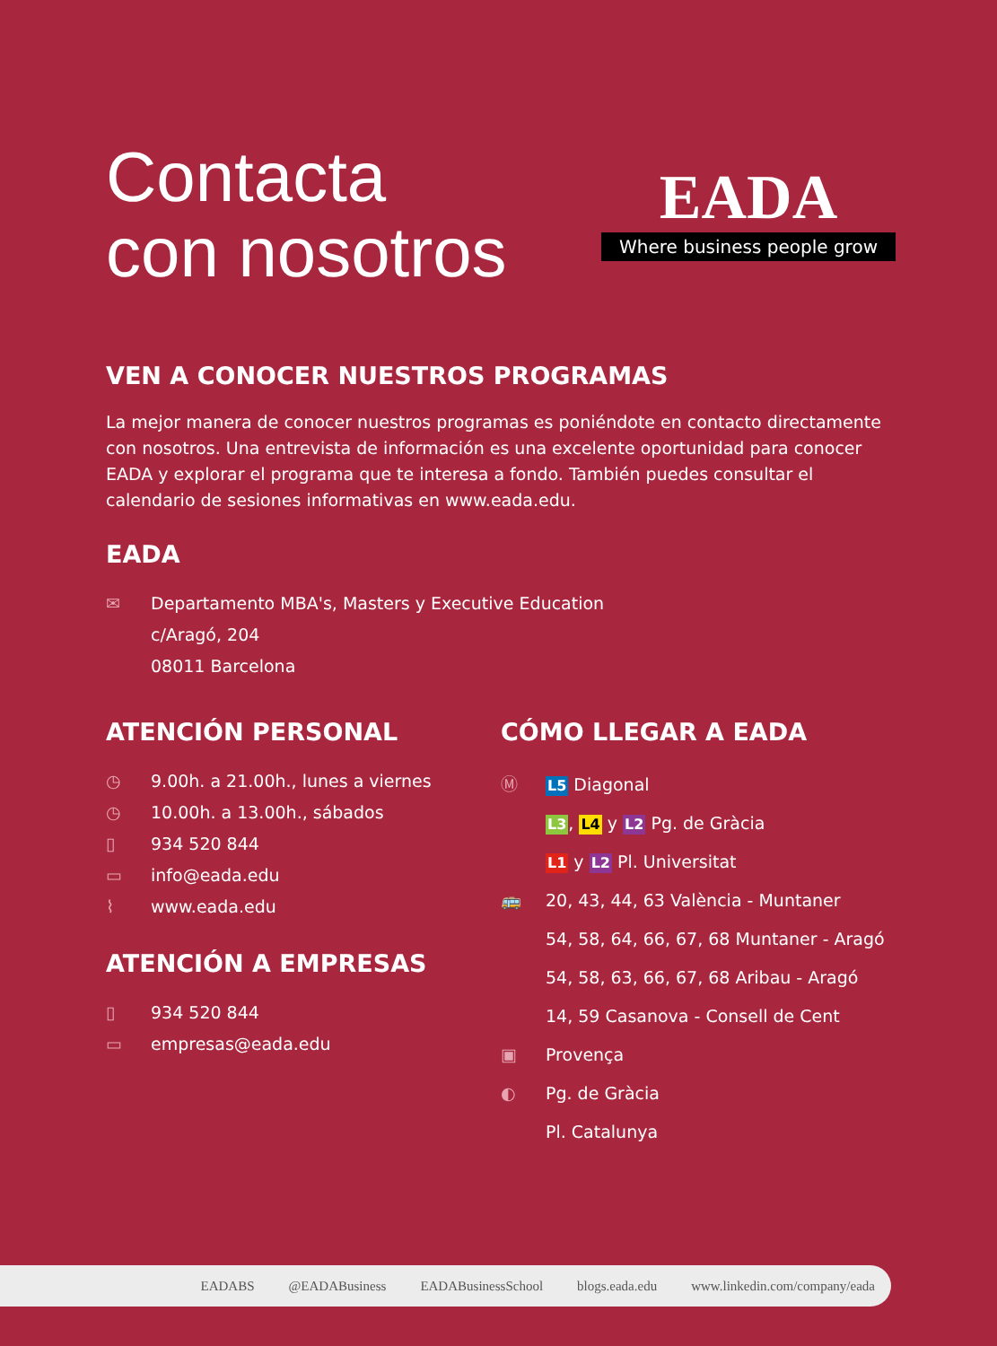Contacta
con nosotros
EADA
Where business people grow
VEN A CONOCER NUESTROS PROGRAMAS
La mejor manera de conocer nuestros programas es poniéndote en contacto directamente con nosotros. Una entrevista de información es una excelente oportunidad para conocer EADA y explorar el programa que te interesa a fondo. También puedes consultar el calendario de sesiones informativas en www.eada.edu.
EADA
✉ Departamento MBA's, Masters y Executive Education
c/Aragó, 204
08011 Barcelona
ATENCIÓN PERSONAL
◷
9.00h. a 21.00h., lunes a viernes
◷
10.00h. a 13.00h., sábados
▯
934 520 844
▭
info@eada.edu
⌇
www.eada.edu
ATENCIÓN A EMPRESAS
▯
934 520 844
▭
empresas@eada.edu
CÓMO LLEGAR A EADA
Ⓜ
L5 Diagonal
L3, L4 y L2 Pg. de Gràcia
L1 y L2 Pl. Universitat
🚌 20, 43, 44, 63 València - Muntaner
54, 58, 64, 66, 67, 68 Muntaner - Aragó
54, 58, 63, 66, 67, 68 Aribau - Aragó
14, 59 Casanova - Consell de Cent
▣
Provença
◐ Pg. de Gràcia
Pl. Catalunya
EADABS @EADABusiness EADABusinessSchool blogs.eada.edu www.linkedin.com/company/eada